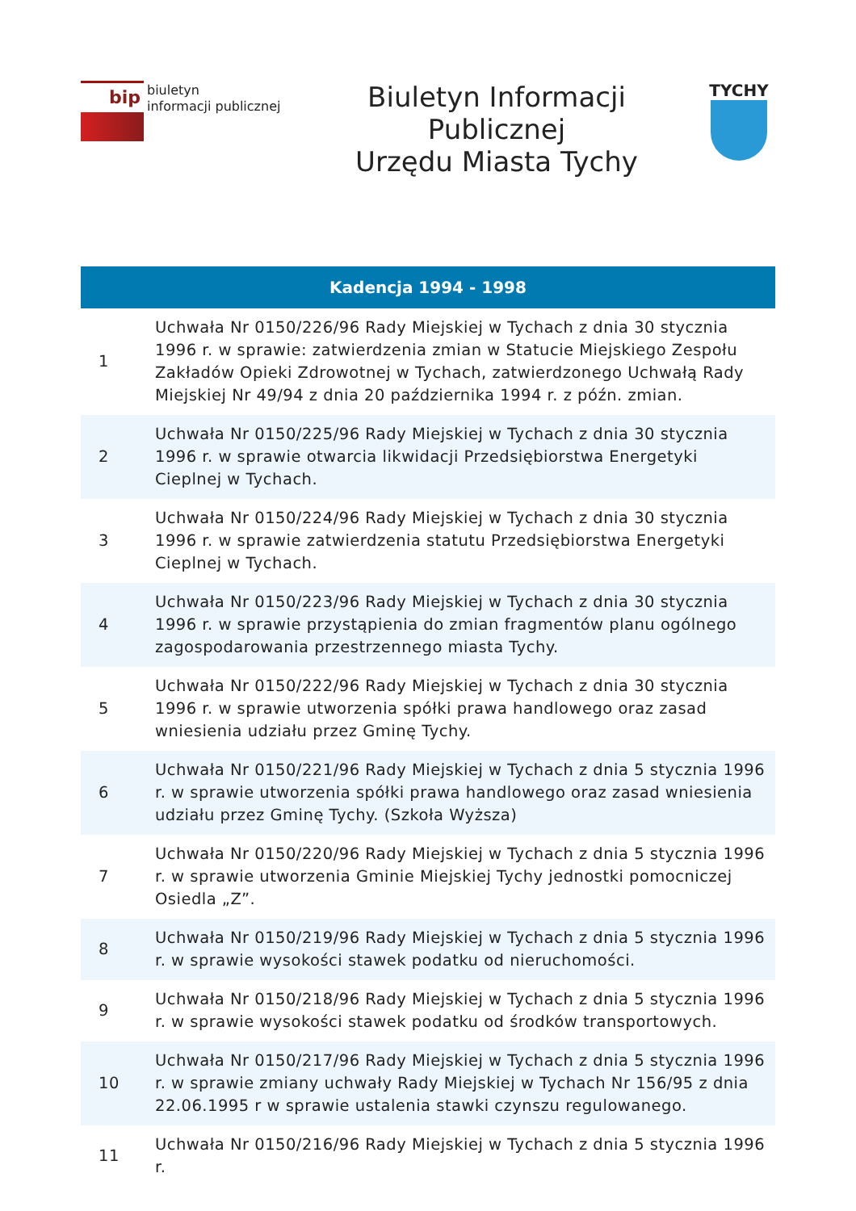bip
biuletyn
informacji publicznej
Biuletyn Informacji
Publicznej
Urzędu Miasta Tychy
TYCHY
| Kadencja 1994 - 1998 | |
| --- | --- |
| 1 | Uchwała Nr 0150/226/96 Rady Miejskiej w Tychach z dnia 30 stycznia 1996 r. w sprawie: zatwierdzenia zmian w Statucie Miejskiego Zespołu Zakładów Opieki Zdrowotnej w Tychach, zatwierdzonego Uchwałą Rady Miejskiej Nr 49/94 z dnia 20 października 1994 r. z późn. zmian. |
| 2 | Uchwała Nr 0150/225/96 Rady Miejskiej w Tychach z dnia 30 stycznia 1996 r. w sprawie otwarcia likwidacji Przedsiębiorstwa Energetyki Cieplnej w Tychach. |
| 3 | Uchwała Nr 0150/224/96 Rady Miejskiej w Tychach z dnia 30 stycznia 1996 r. w sprawie zatwierdzenia statutu Przedsiębiorstwa Energetyki Cieplnej w Tychach. |
| 4 | Uchwała Nr 0150/223/96 Rady Miejskiej w Tychach z dnia 30 stycznia 1996 r. w sprawie przystąpienia do zmian fragmentów planu ogólnego zagospodarowania przestrzennego miasta Tychy. |
| 5 | Uchwała Nr 0150/222/96 Rady Miejskiej w Tychach z dnia 30 stycznia 1996 r. w sprawie utworzenia spółki prawa handlowego oraz zasad wniesienia udziału przez Gminę Tychy. |
| 6 | Uchwała Nr 0150/221/96 Rady Miejskiej w Tychach z dnia 5 stycznia 1996 r. w sprawie utworzenia spółki prawa handlowego oraz zasad wniesienia udziału przez Gminę Tychy. (Szkoła Wyższa) |
| 7 | Uchwała Nr 0150/220/96 Rady Miejskiej w Tychach z dnia 5 stycznia 1996 r. w sprawie utworzenia Gminie Miejskiej Tychy jednostki pomocniczej Osiedla „Z”. |
| 8 | Uchwała Nr 0150/219/96 Rady Miejskiej w Tychach z dnia 5 stycznia 1996 r. w sprawie wysokości stawek podatku od nieruchomości. |
| 9 | Uchwała Nr 0150/218/96 Rady Miejskiej w Tychach z dnia 5 stycznia 1996 r. w sprawie wysokości stawek podatku od środków transportowych. |
| 10 | Uchwała Nr 0150/217/96 Rady Miejskiej w Tychach z dnia 5 stycznia 1996 r. w sprawie zmiany uchwały Rady Miejskiej w Tychach Nr 156/95 z dnia 22.06.1995 r w sprawie ustalenia stawki czynszu regulowanego. |
| 11 | Uchwała Nr 0150/216/96 Rady Miejskiej w Tychach z dnia 5 stycznia 1996 r. |